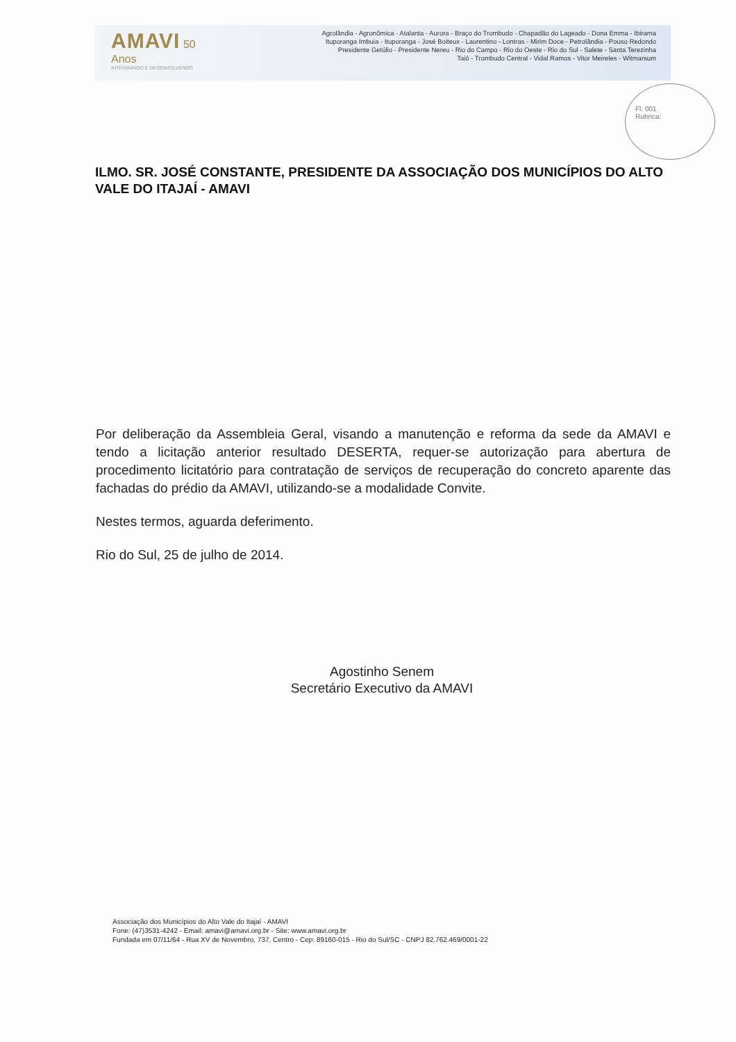AMAVI 50 Anos
INTEGRANDO E DESENVOLVENDO
Agrolândia - Agronômica - Atalanta - Aurora - Braço do Trombudo - Chapadão do Lageado - Dona Emma - Ibirama
Ituporanga Imbuia - Ituporanga - José Boiteux - Laurentino - Lontras - Mirim Doce - Petrolândia - Pouso Redondo
Presidente Getúlio - Presidente Nereu - Rio do Campo - Rio do Oeste - Rio do Sul - Salete - Santa Terezinha
Taió - Trombudo Central - Vidal Ramos - Vitor Meireles - Witmarsum
Fl. 001
Rubrica:
ILMO. SR. JOSÉ CONSTANTE, PRESIDENTE DA ASSOCIAÇÃO DOS MUNICÍPIOS DO ALTO VALE DO ITAJAÍ - AMAVI
Por deliberação da Assembleia Geral, visando a manutenção e reforma da sede da AMAVI e tendo a licitação anterior resultado DESERTA, requer-se autorização para abertura de procedimento licitatório para contratação de serviços de recuperação do concreto aparente das fachadas do prédio da AMAVI, utilizando-se a modalidade Convite.
Nestes termos, aguarda deferimento.
Rio do Sul, 25 de julho de 2014.
Agostinho Senem
Secretário Executivo da AMAVI
Associação dos Municípios do Alto Vale do Itajaí - AMAVI
Fone: (47)3531-4242 - Email: amavi@amavi.org.br - Site: www.amavi.org.br
Fundada em 07/11/64 - Rua XV de Novembro, 737, Centro - Cep: 89160-015 - Rio do Sul/SC - CNPJ 82.762.469/0001-22